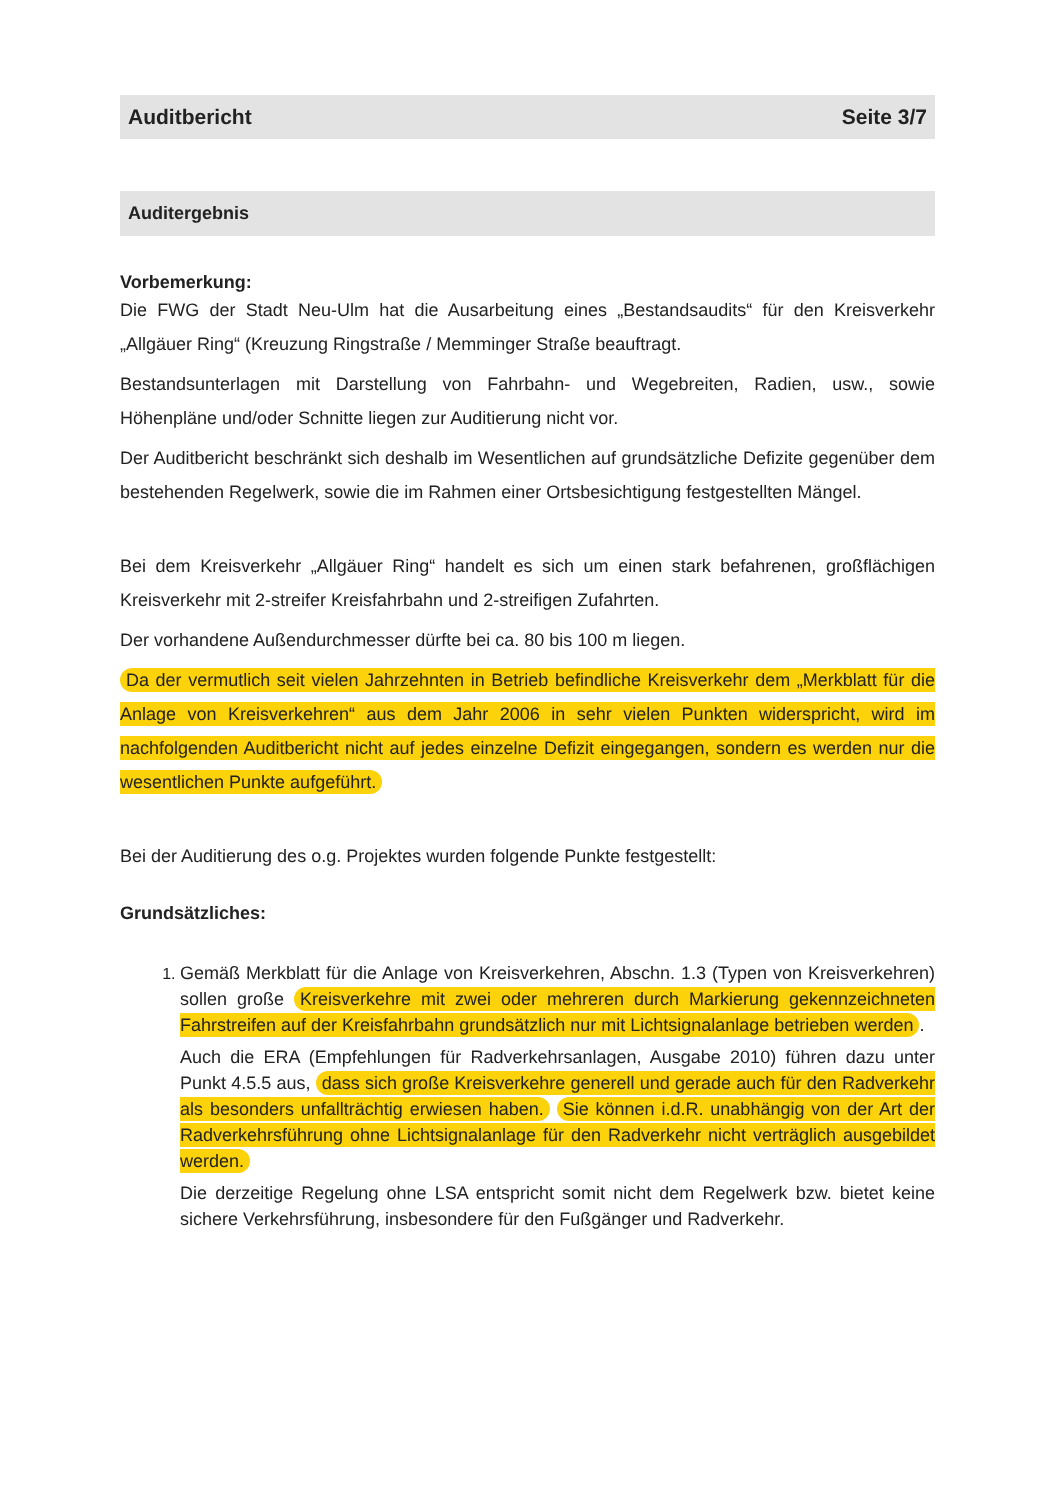Auditbericht Seite 3/7
Auditergebnis
Vorbemerkung:
Die FWG der Stadt Neu-Ulm hat die Ausarbeitung eines „Bestandsaudits“ für den Kreisverkehr „Allgäuer Ring“ (Kreuzung Ringstraße / Memminger Straße beauftragt.
Bestandsunterlagen mit Darstellung von Fahrbahn- und Wegebreiten, Radien, usw., sowie Höhenpläne und/oder Schnitte liegen zur Auditierung nicht vor.
Der Auditbericht beschränkt sich deshalb im Wesentlichen auf grundsätzliche Defizite gegenüber dem bestehenden Regelwerk, sowie die im Rahmen einer Ortsbesichtigung festgestellten Mängel.
Bei dem Kreisverkehr „Allgäuer Ring“ handelt es sich um einen stark befahrenen, großflächigen Kreisverkehr mit 2-streifer Kreisfahrbahn und 2-streifigen Zufahrten.
Der vorhandene Außendurchmesser dürfte bei ca. 80 bis 100 m liegen.
Da der vermutlich seit vielen Jahrzehnten in Betrieb befindliche Kreisverkehr dem „Merkblatt für die Anlage von Kreisverkehren“ aus dem Jahr 2006 in sehr vielen Punkten widerspricht, wird im nachfolgenden Auditbericht nicht auf jedes einzelne Defizit eingegangen, sondern es werden nur die wesentlichen Punkte aufgeführt.
Bei der Auditierung des o.g. Projektes wurden folgende Punkte festgestellt:
Grundsätzliches:
1. Gemäß Merkblatt für die Anlage von Kreisverkehren, Abschn. 1.3 (Typen von Kreisverkehren) sollen große Kreisverkehre mit zwei oder mehreren durch Markierung gekennzeichneten Fahrstreifen auf der Kreisfahrbahn grundsätzlich nur mit Lichtsignalanlage betrieben werden.
Auch die ERA (Empfehlungen für Radverkehrsanlagen, Ausgabe 2010) führen dazu unter Punkt 4.5.5 aus, dass sich große Kreisverkehre generell und gerade auch für den Radverkehr als besonders unfallträchtig erwiesen haben. Sie können i.d.R. unabhängig von der Art der Radverkehrsführung ohne Lichtsignalanlage für den Radverkehr nicht verträglich ausgebildet werden.
Die derzeitige Regelung ohne LSA entspricht somit nicht dem Regelwerk bzw. bietet keine sichere Verkehrsführung, insbesondere für den Fußgänger und Radverkehr.